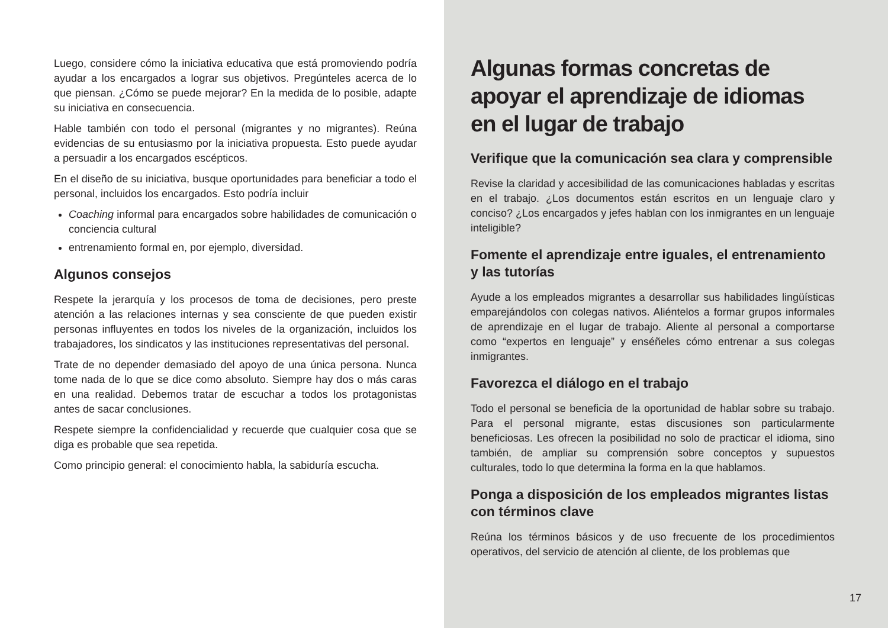Luego, considere cómo la iniciativa educativa que está promoviendo podría ayudar a los encargados a lograr sus objetivos. Pregúnteles acerca de lo que piensan. ¿Cómo se puede mejorar? En la medida de lo posible, adapte su iniciativa en consecuencia.
Hable también con todo el personal (migrantes y no migrantes). Reúna evidencias de su entusiasmo por la iniciativa propuesta. Esto puede ayudar a persuadir a los encargados escépticos.
En el diseño de su iniciativa, busque oportunidades para beneficiar a todo el personal, incluidos los encargados. Esto podría incluir
Coaching informal para encargados sobre habilidades de comunicación o conciencia cultural
entrenamiento formal en, por ejemplo, diversidad.
Algunos consejos
Respete la jerarquía y los procesos de toma de decisiones, pero preste atención a las relaciones internas y sea consciente de que pueden existir personas influyentes en todos los niveles de la organización, incluidos los trabajadores, los sindicatos y las instituciones representativas del personal.
Trate de no depender demasiado del apoyo de una única persona. Nunca tome nada de lo que se dice como absoluto. Siempre hay dos o más caras en una realidad. Debemos tratar de escuchar a todos los protagonistas antes de sacar conclusiones.
Respete siempre la confidencialidad y recuerde que cualquier cosa que se diga es probable que sea repetida.
Como principio general: el conocimiento habla, la sabiduría escucha.
Algunas formas concretas de apoyar el aprendizaje de idiomas en el lugar de trabajo
Verifique que la comunicación sea clara y comprensible
Revise la claridad y accesibilidad de las comunicaciones habladas y escritas en el trabajo. ¿Los documentos están escritos en un lenguaje claro y conciso? ¿Los encargados y jefes hablan con los inmigrantes en un lenguaje inteligible?
Fomente el aprendizaje entre iguales, el entrenamiento y las tutorías
Ayude a los empleados migrantes a desarrollar sus habilidades lingüísticas emparejándolos con colegas nativos. Aliéntelos a formar grupos informales de aprendizaje en el lugar de trabajo. Aliente al personal a comportarse como “expertos en lenguaje” y enséñeles cómo entrenar a sus colegas inmigrantes.
Favorezca el diálogo en el trabajo
Todo el personal se beneficia de la oportunidad de hablar sobre su trabajo. Para el personal migrante, estas discusiones son particularmente beneficiosas. Les ofrecen la posibilidad no solo de practicar el idioma, sino también, de ampliar su comprensión sobre conceptos y supuestos culturales, todo lo que determina la forma en la que hablamos.
Ponga a disposición de los empleados migrantes listas con términos clave
Reúna los términos básicos y de uso frecuente de los procedimientos operativos, del servicio de atención al cliente, de los problemas que
17